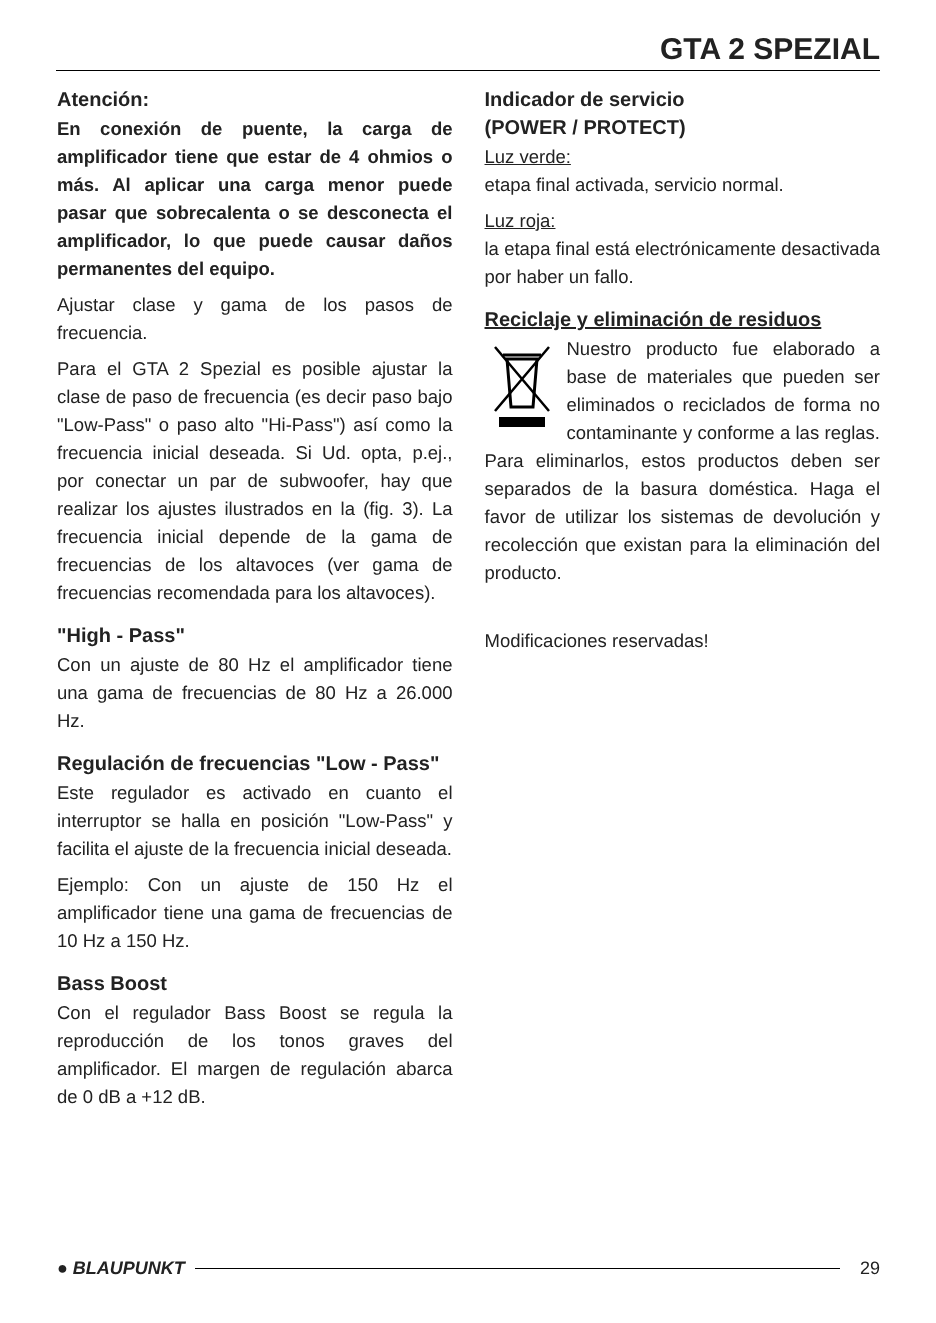GTA 2 SPEZIAL
Atención:
En conexión de puente, la carga de amplificador tiene que estar de 4 ohmios o más. Al aplicar una carga menor puede pasar que sobrecalenta o se desconecta el amplificador, lo que puede causar daños permanentes del equipo.
Ajustar clase y gama de los pasos de frecuencia.
Para el GTA 2 Spezial es posible ajustar la clase de paso de frecuencia (es decir paso bajo "Low-Pass" o paso alto "Hi-Pass") así como la frecuencia inicial deseada. Si Ud. opta, p.ej., por conectar un par de subwoofer, hay que realizar los ajustes ilustrados en la (fig. 3). La frecuencia inicial depende de la gama de frecuencias de los altavoces (ver gama de frecuencias recomendada para los altavoces).
"High - Pass"
Con un ajuste de 80 Hz el amplificador tiene una gama de frecuencias de 80 Hz a 26.000 Hz.
Regulación de frecuencias "Low - Pass"
Este regulador es activado en cuanto el interruptor se halla en posición "Low-Pass" y facilita el ajuste de la frecuencia inicial deseada.
Ejemplo: Con un ajuste de 150 Hz el amplificador tiene una gama de frecuencias de 10 Hz a 150 Hz.
Bass Boost
Con el regulador Bass Boost se regula la reproducción de los tonos graves del amplificador. El margen de regulación abarca de 0 dB a +12 dB.
Indicador de servicio
(POWER / PROTECT)
Luz verde:
etapa final activada, servicio normal.
Luz roja:
la etapa final está electrónicamente desactivada por haber un fallo.
Reciclaje y eliminación de residuos
Nuestro producto fue elaborado a base de materiales que pueden ser eliminados o reciclados de forma no contaminante y conforme a las reglas. Para eliminarlos, estos productos deben ser separados de la basura doméstica. Haga el favor de utilizar los sistemas de devolución y recolección que existan para la eliminación del producto.
Modificaciones reservadas!
● BLAUPUNKT 29